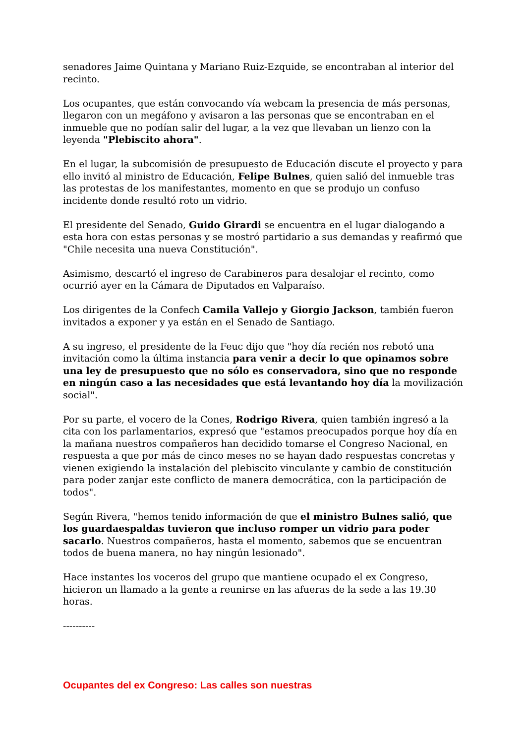senadores Jaime Quintana y Mariano Ruiz-Ezquide, se encontraban al interior del recinto.
Los ocupantes, que están convocando vía webcam la presencia de más personas, llegaron con un megáfono y avisaron a las personas que se encontraban en el inmueble que no podían salir del lugar, a la vez que llevaban un lienzo con la leyenda "Plebiscito ahora".
En el lugar, la subcomisión de presupuesto de Educación discute el proyecto y para ello invitó al ministro de Educación, Felipe Bulnes, quien salió del inmueble tras las protestas de los manifestantes, momento en que se produjo un confuso incidente donde resultó roto un vidrio.
El presidente del Senado, Guido Girardi se encuentra en el lugar dialogando a esta hora con estas personas y se mostró partidario a sus demandas y reafirmó que "Chile necesita una nueva Constitución".
Asimismo, descartó el ingreso de Carabineros para desalojar el recinto, como ocurrió ayer en la Cámara de Diputados en Valparaíso.
Los dirigentes de la Confech Camila Vallejo y Giorgio Jackson, también fueron invitados a exponer y ya están en el Senado de Santiago.
A su ingreso, el presidente de la Feuc dijo que "hoy día recién nos rebotó una invitación como la última instancia para venir a decir lo que opinamos sobre una ley de presupuesto que no sólo es conservadora, sino que no responde en ningún caso a las necesidades que está levantando hoy día la movilización social".
Por su parte, el vocero de la Cones, Rodrigo Rivera, quien también ingresó a la cita con los parlamentarios, expresó que "estamos preocupados porque hoy día en la mañana nuestros compañeros han decidido tomarse el Congreso Nacional, en respuesta a que por más de cinco meses no se hayan dado respuestas concretas y vienen exigiendo la instalación del plebiscito vinculante y cambio de constitución para poder zanjar este conflicto de manera democrática, con la participación de todos".
Según Rivera, "hemos tenido información de que el ministro Bulnes salió, que los guardaespaldas tuvieron que incluso romper un vidrio para poder sacarlo. Nuestros compañeros, hasta el momento, sabemos que se encuentran todos de buena manera, no hay ningún lesionado".
Hace instantes los voceros del grupo que mantiene ocupado el ex Congreso, hicieron un llamado a la gente a reunirse en las afueras de la sede a las 19.30 horas.
----------
Ocupantes del ex Congreso: Las calles son nuestras